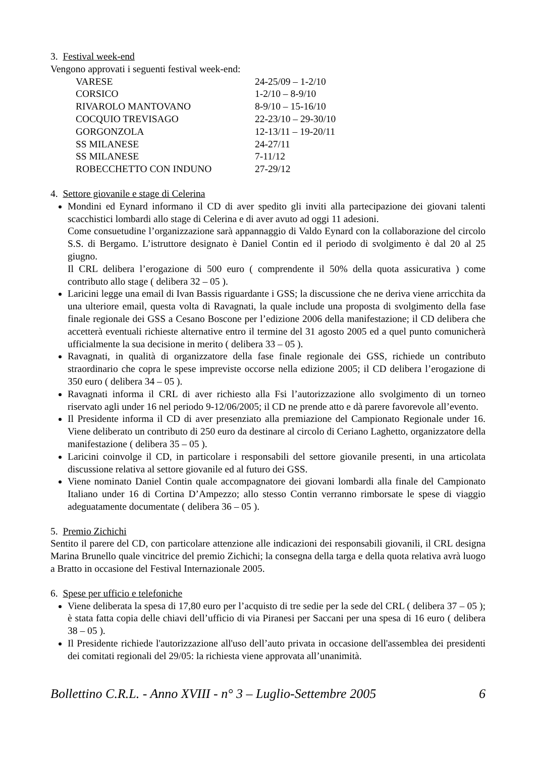3. Festival week-end
Vengono approvati i seguenti festival week-end:
| VARESE | 24-25/09 – 1-2/10 |
| CORSICO | 1-2/10 – 8-9/10 |
| RIVAROLO MANTOVANO | 8-9/10 – 15-16/10 |
| COCQUIO TREVISAGO | 22-23/10 – 29-30/10 |
| GORGONZOLA | 12-13/11 – 19-20/11 |
| SS MILANESE | 24-27/11 |
| SS MILANESE | 7-11/12 |
| ROBECCHETTO CON INDUNO | 27-29/12 |
4. Settore giovanile e stage di Celerina
Mondini ed Eynard informano il CD di aver spedito gli inviti alla partecipazione dei giovani talenti scacchistici lombardi allo stage di Celerina e di aver avuto ad oggi 11 adesioni.
Come consuetudine l’organizzazione sarà appannaggio di Valdo Eynard con la collaborazione del circolo S.S. di Bergamo. L’istruttore designato è Daniel Contin ed il periodo di svolgimento è dal 20 al 25 giugno.
Il CRL delibera l’erogazione di 500 euro ( comprendente il 50% della quota assicurativa ) come contributo allo stage ( delibera 32 – 05 ).
Laricini legge una email di Ivan Bassis riguardante i GSS; la discussione che ne deriva viene arricchita da una ulteriore email, questa volta di Ravagnati, la quale include una proposta di svolgimento della fase finale regionale dei GSS a Cesano Boscone per l’edizione 2006 della manifestazione; il CD delibera che accetterà eventuali richieste alternative entro il termine del 31 agosto 2005 ed a quel punto comunicherà ufficialmente la sua decisione in merito ( delibera 33 – 05 ).
Ravagnati, in qualità di organizzatore della fase finale regionale dei GSS, richiede un contributo straordinario che copra le spese impreviste occorse nella edizione 2005; il CD delibera l’erogazione di 350 euro ( delibera 34 – 05 ).
Ravagnati informa il CRL di aver richiesto alla Fsi l’autorizzazione allo svolgimento di un torneo riservato agli under 16 nel periodo 9-12/06/2005; il CD ne prende atto e dà parere favorevole all’evento.
Il Presidente informa il CD di aver presenziato alla premiazione del Campionato Regionale under 16. Viene deliberato un contributo di 250 euro da destinare al circolo di Ceriano Laghetto, organizzatore della manifestazione ( delibera 35 – 05 ).
Laricini coinvolge il CD, in particolare i responsabili del settore giovanile presenti, in una articolata discussione relativa al settore giovanile ed al futuro dei GSS.
Viene nominato Daniel Contin quale accompagnatore dei giovani lombardi alla finale del Campionato Italiano under 16 di Cortina D’Ampezzo; allo stesso Contin verranno rimborsate le spese di viaggio adeguatamente documentate ( delibera 36 – 05 ).
5. Premio Zichichi
Sentito il parere del CD, con particolare attenzione alle indicazioni dei responsabili giovanili, il CRL designa Marina Brunello quale vincitrice del premio Zichichi; la consegna della targa e della quota relativa avrà luogo a Bratto in occasione del Festival Internazionale 2005.
6. Spese per ufficio e telefoniche
Viene deliberata la spesa di 17,80 euro per l’acquisto di tre sedie per la sede del CRL ( delibera 37 – 05 ); è stata fatta copia delle chiavi dell’ufficio di via Piranesi per Saccani per una spesa di 16 euro ( delibera 38 – 05 ).
Il Presidente richiede l'autorizzazione all'uso dell’auto privata in occasione dell'assemblea dei presidenti dei comitati regionali del 29/05: la richiesta viene approvata all’unanimità.
Bollettino C.R.L. - Anno XVIII - n° 3 – Luglio-Settembre 2005 6